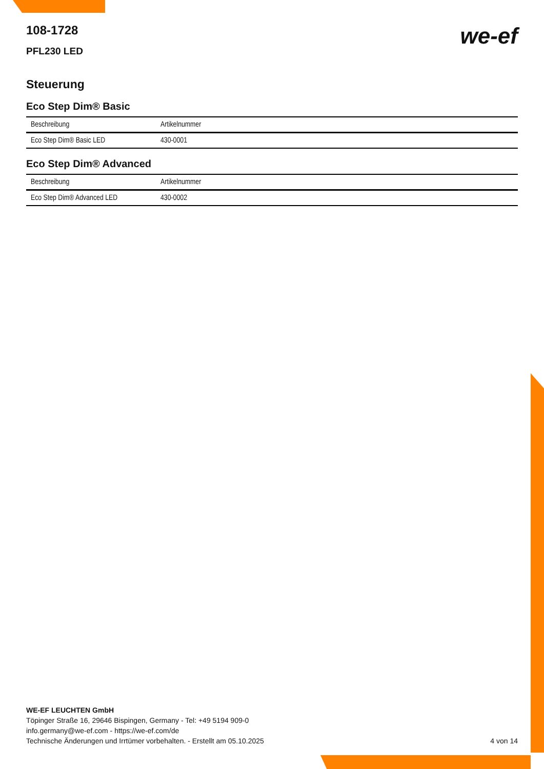108-1728
PFL230 LED
we-ef
Steuerung
Eco Step Dim® Basic
| Beschreibung | Artikelnummer |
| --- | --- |
| Eco Step Dim® Basic LED | 430-0001 |
Eco Step Dim® Advanced
| Beschreibung | Artikelnummer |
| --- | --- |
| Eco Step Dim® Advanced LED | 430-0002 |
WE-EF LEUCHTEN GmbH
Töpinger Straße 16, 29646 Bispingen, Germany - Tel: +49 5194 909-0
info.germany@we-ef.com - https://we-ef.com/de
Technische Änderungen und Irrtümer vorbehalten. - Erstellt am 05.10.2025 4 von 14